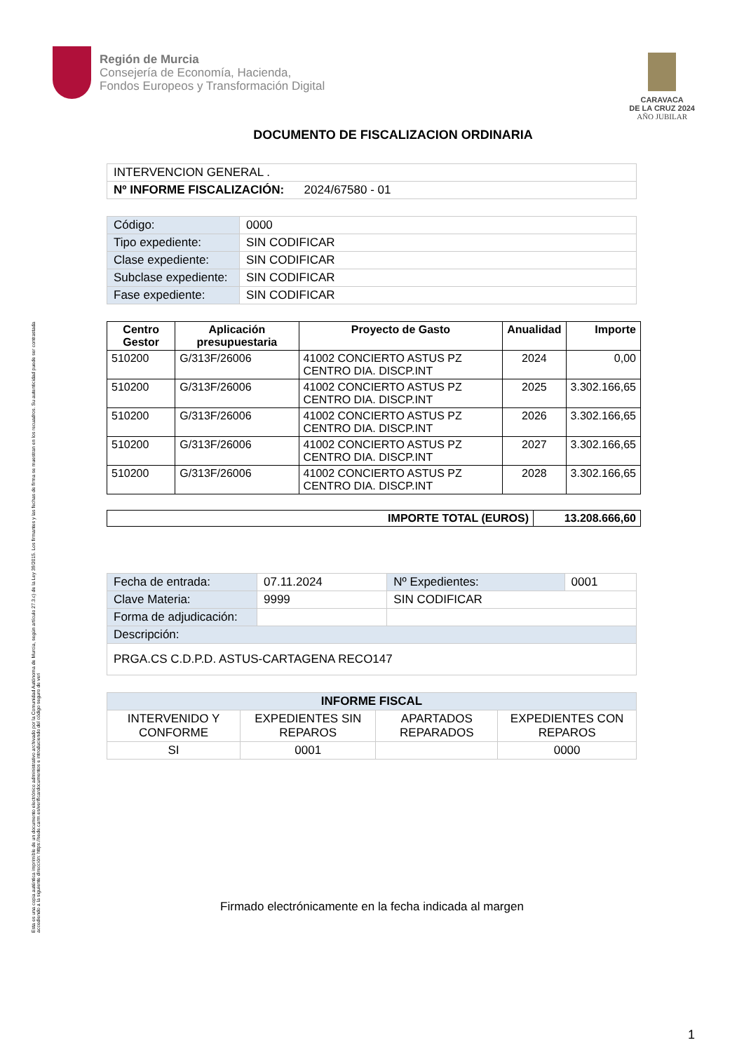Esta es una copia auténtica imprimible de un documento electrónico administrativo archivado por la Comunidad Autónoma de Murcia, según artículo 27.3.c) de la Ley 39/2015. Los firmantes y las fechas de firma se muestran en los recuadros. Su autenticidad puede ser contrastada accediendo a la siguiente dirección: https://sede.carm.es/verificardocumentos e introduciendo del código seguro de veri
Región de Murcia
Consejería de Economía, Hacienda,
Fondos Europeos y Transformación Digital
CARAVACA
DE LA CRUZ 2024
AÑO JUBILAR
DOCUMENTO DE FISCALIZACION ORDINARIA
| INTERVENCION GENERAL . |
| Nº INFORME FISCALIZACIÓN: 2024/67580 - 01 |
| Código: | 0000 |
| Tipo expediente: | SIN CODIFICAR |
| Clase expediente: | SIN CODIFICAR |
| Subclase expediente: | SIN CODIFICAR |
| Fase expediente: | SIN CODIFICAR |
| Centro Gestor | Aplicación presupuestaria | Proyecto de Gasto | Anualidad | Importe |
| --- | --- | --- | --- | --- |
| 510200 | G/313F/26006 | 41002 CONCIERTO ASTUS PZ CENTRO DIA. DISCP.INT | 2024 | 0,00 |
| 510200 | G/313F/26006 | 41002 CONCIERTO ASTUS PZ CENTRO DIA. DISCP.INT | 2025 | 3.302.166,65 |
| 510200 | G/313F/26006 | 41002 CONCIERTO ASTUS PZ CENTRO DIA. DISCP.INT | 2026 | 3.302.166,65 |
| 510200 | G/313F/26006 | 41002 CONCIERTO ASTUS PZ CENTRO DIA. DISCP.INT | 2027 | 3.302.166,65 |
| 510200 | G/313F/26006 | 41002 CONCIERTO ASTUS PZ CENTRO DIA. DISCP.INT | 2028 | 3.302.166,65 |
| IMPORTE TOTAL (EUROS) | 13.208.666,60 |
| --- | --- |
| Fecha de entrada: | 07.11.2024 | Nº Expedientes: | 0001 |
| Clave Materia: | 9999 | SIN CODIFICAR | |
| Forma de adjudicación: | | | |
| Descripción: | | | |
| PRGA.CS C.D.P.D. ASTUS-CARTAGENA RECO147 | | | |
| INFORME FISCAL | | | |
| --- | --- | --- | --- |
| INTERVENIDO Y CONFORME | EXPEDIENTES SIN REPAROS | APARTADOS REPARADOS | EXPEDIENTES CON REPAROS |
| SI | 0001 | | 0000 |
Firmado electrónicamente en la fecha indicada al margen
1